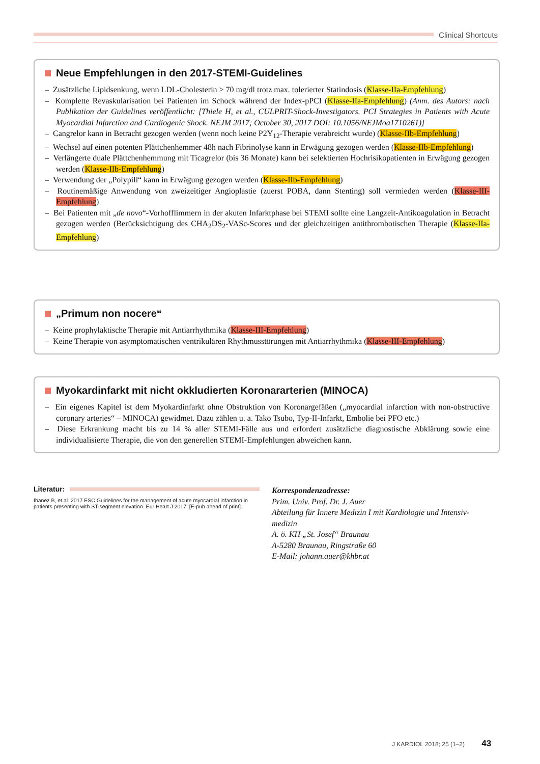Clinical Shortcuts
Neue Empfehlungen in den 2017-STEMI-Guidelines
– Zusätzliche Lipidsenkung, wenn LDL-Cholesterin > 70 mg/dl trotz max. tolerierter Statindosis (Klasse-IIa-Empfehlung)
– Komplette Revaskularisation bei Patienten im Schock während der Index-pPCI (Klasse-IIa-Empfehlung) (Anm. des Autors: nach Publikation der Guidelines veröffentlicht: [Thiele H, et al., CULPRIT-Shock-Investigators. PCI Strategies in Patients with Acute Myocardial Infarction and Cardiogenic Shock. NEJM 2017; October 30, 2017 DOI: 10.1056/NEJMoa1710261)]
– Cangrelor kann in Betracht gezogen werden (wenn noch keine P2Y<sub>12</sub>-Therapie verabreicht wurde) (Klasse-IIb-Empfehlung)
– Wechsel auf einen potenten Plättchenhemmer 48h nach Fibrinolyse kann in Erwägung gezogen werden (Klasse-IIb-Empfehlung)
– Verlängerte duale Plättchenhemmung mit Ticagrelor (bis 36 Monate) kann bei selektierten Hochrisikopatienten in Erwägung gezogen werden (Klasse-IIb-Empfehlung)
– Verwendung der „Polypill“ kann in Erwägung gezogen werden (Klasse-IIb-Empfehlung)
– Routinemäßige Anwendung von zweizeitiger Angioplastie (zuerst POBA, dann Stenting) soll vermieden werden (Klasse-III-Empfehlung)
– Bei Patienten mit „de novo“-Vorhofflimmern in der akuten Infarktphase bei STEMI sollte eine Langzeit-Antikoagulation in Betracht gezogen werden (Berücksichtigung des CHA<sub>2</sub>DS<sub>2</sub>-VASc-Scores und der gleichzeitigen antithrombotischen Therapie (Klasse-IIa-Empfehlung)
„Primum non nocere“
– Keine prophylaktische Therapie mit Antiarrhythmika (Klasse-III-Empfehlung)
– Keine Therapie von asymptomatischen ventrikulären Rhythmusstörungen mit Antiarrhythmika (Klasse-III-Empfehlung)
Myokardinfarkt mit nicht okkludierten Koronararterien (MINOCA)
– Ein eigenes Kapitel ist dem Myokardinfarkt ohne Obstruktion von Koronargefäßen („myocardial infarction with non-obstructive coronary arteries“ – MINOCA) gewidmet. Dazu zählen u. a. Tako Tsubo, Typ-II-Infarkt, Embolie bei PFO etc.)
– Diese Erkrankung macht bis zu 14 % aller STEMI-Fälle aus und erfordert zusätzliche diagnostische Abklärung sowie eine individualisierte Therapie, die von den generellen STEMI-Empfehlungen abweichen kann.
Literatur:
Ibanez B, et al. 2017 ESC Guidelines for the management of acute myocardial infarction in patients presenting with ST-segment elevation. Eur Heart J 2017; [E-pub ahead of print].
Korrespondenzadresse:
Prim. Univ. Prof. Dr. J. Auer
Abteilung für Innere Medizin I mit Kardiologie und Intensiv-medizin
A. ö. KH „St. Josef“ Braunau
A-5280 Braunau, Ringstraße 60
E-Mail: johann.auer@khbr.at
J KARDIOL 2018; 25 (1–2) 43